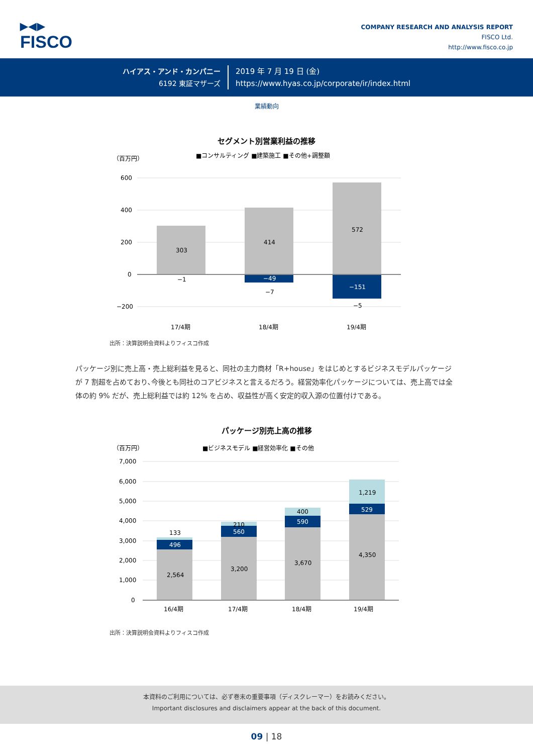▶◀▶
FISCO
COMPANY RESEARCH AND ANALYSIS REPORT
FISCO Ltd.
http://www.fisco.co.jp
ハイアス・アンド・カンパニー
6192 東証マザーズ
2019 年 7 月 19 日 (金)
https://www.hyas.co.jp/corporate/ir/index.html
業績動向
セグメント別営業利益の推移
（百万円）
■コンサルティング ■建築施工 ■その他+調整額
600
400
200
0
−200
303
414
572
−1
−49
−7
−151
−5
17/4期
18/4期
19/4期
出所：決算説明会資料よりフィスコ作成
パッケージ別に売上高・売上総利益を見ると、同社の主力商材「R+house」をはじめとするビジネスモデルパッケージが 7 割超を占めており､今後とも同社のコアビジネスと言えるだろう。経営効率化パッケージについては、売上高では全体の約 9% だが、売上総利益では約 12% を占め、収益性が高く安定的収入源の位置付けである。
パッケージ別売上高の推移
（百万円）
■ビジネスモデル ■経営効率化 ■その他
7,000
6,000
5,000
4,000
3,000
2,000
1,000
0
2,564
496
133
3,200
560
210
3,670
590
400
4,350
529
1,219
16/4期
17/4期
18/4期
19/4期
出所：決算説明会資料よりフィスコ作成
本資料のご利用については、必ず巻末の重要事項（ディスクレーマー）をお読みください。
Important disclosures and disclaimers appear at the back of this document.
09 | 18